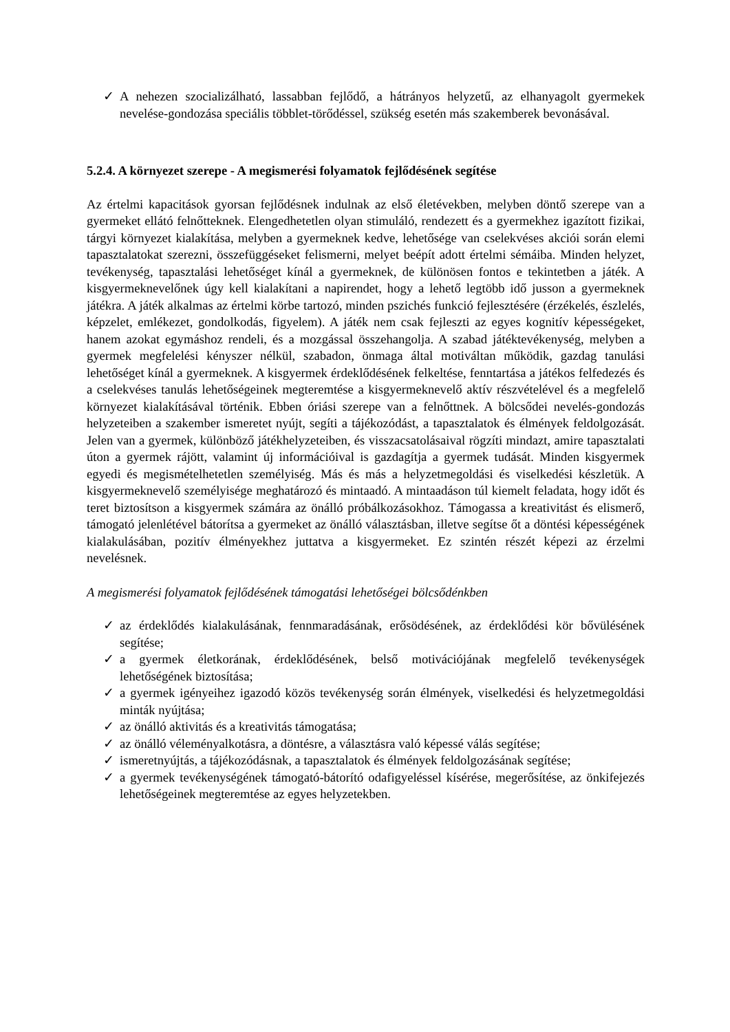✓ A nehezen szocializálható, lassabban fejlődő, a hátrányos helyzetű, az elhanyagolt gyermekek nevelése-gondozása speciális többlet-törődéssel, szükség esetén más szakemberek bevonásával.
5.2.4. A környezet szerepe - A megismerési folyamatok fejlődésének segítése
Az értelmi kapacitások gyorsan fejlődésnek indulnak az első életévekben, melyben döntő szerepe van a gyermeket ellátó felnőtteknek. Elengedhetetlen olyan stimuláló, rendezett és a gyermekhez igazított fizikai, tárgyi környezet kialakítása, melyben a gyermeknek kedve, lehetősége van cselekvéses akciói során elemi tapasztalatokat szerezni, összefüggéseket felismerni, melyet beépít adott értelmi sémáiba. Minden helyzet, tevékenység, tapasztalási lehetőséget kínál a gyermeknek, de különösen fontos e tekintetben a játék. A kisgyermeknevelőnek úgy kell kialakítani a napirendet, hogy a lehető legtöbb idő jusson a gyermeknek játékra. A játék alkalmas az értelmi körbe tartozó, minden pszichés funkció fejlesztésére (érzékelés, észlelés, képzelet, emlékezet, gondolkodás, figyelem). A játék nem csak fejleszti az egyes kognitív képességeket, hanem azokat egymáshoz rendeli, és a mozgással összehangolja. A szabad játéktevékenység, melyben a gyermek megfelelési kényszer nélkül, szabadon, önmaga által motiváltan működik, gazdag tanulási lehetőséget kínál a gyermeknek. A kisgyermek érdeklődésének felkeltése, fenntartása a játékos felfedezés és a cselekvéses tanulás lehetőségeinek megteremtése a kisgyermeknevelő aktív részvételével és a megfelelő környezet kialakításával történik. Ebben óriási szerepe van a felnőttnek. A bölcsődei nevelés-gondozás helyzeteiben a szakember ismeretet nyújt, segíti a tájékozódást, a tapasztalatok és élmények feldolgozását. Jelen van a gyermek, különböző játékhelyzeteiben, és visszacsatolásaival rögzíti mindazt, amire tapasztalati úton a gyermek rájött, valamint új információival is gazdagítja a gyermek tudását. Minden kisgyermek egyedi és megismételhetetlen személyiség. Más és más a helyzetmegoldási és viselkedési készletük. A kisgyermeknevelő személyisége meghatározó és mintaadó. A mintaadáson túl kiemelt feladata, hogy időt és teret biztosítson a kisgyermek számára az önálló próbálkozásokhoz. Támogassa a kreativitást és elismerő, támogató jelenlétével bátorítsa a gyermeket az önálló választásban, illetve segítse őt a döntési képességének kialakulásában, pozitív élményekhez juttatva a kisgyermeket. Ez szintén részét képezi az érzelmi nevelésnek.
A megismerési folyamatok fejlődésének támogatási lehetőségei bölcsődénkben
✓ az érdeklődés kialakulásának, fennmaradásának, erősödésének, az érdeklődési kör bővülésének segítése;
✓ a gyermek életkorának, érdeklődésének, belső motivációjának megfelelő tevékenységek lehetőségének biztosítása;
✓ a gyermek igényeihez igazodó közös tevékenység során élmények, viselkedési és helyzetmegoldási minták nyújtása;
✓ az önálló aktivitás és a kreativitás támogatása;
✓ az önálló véleményalkotásra, a döntésre, a választásra való képessé válás segítése;
✓ ismeretnyújtás, a tájékozódásnak, a tapasztalatok és élmények feldolgozásának segítése;
✓ a gyermek tevékenységének támogató-bátorító odafigyeléssel kísérése, megerősítése, az önkifejezés lehetőségeinek megteremtése az egyes helyzetekben.